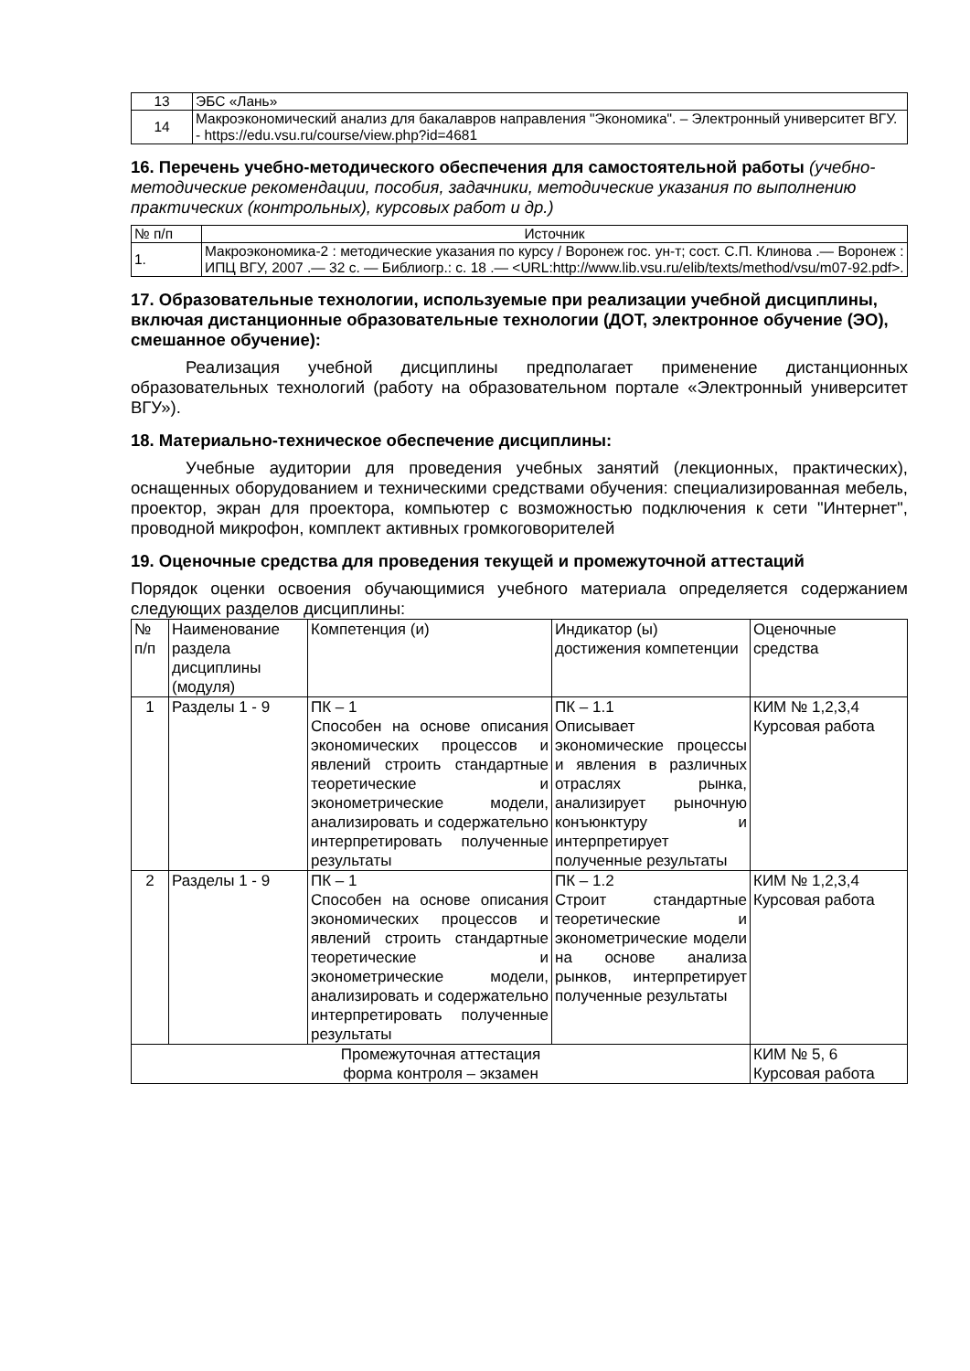| 13 | ЭБС «Лань» |
| 14 | Макроэкономический анализ для бакалавров направления "Экономика". – Электронный университет ВГУ. - https://edu.vsu.ru/course/view.php?id=4681 |
16. Перечень учебно-методического обеспечения для самостоятельной работы (учебно-методические рекомендации, пособия, задачники, методические указания по выполнению практических (контрольных), курсовых работ и др.)
| № п/п | Источник |
| --- | --- |
| 1. | Макроэкономика-2 : методические указания по курсу / Воронеж гос. ун-т; сост. С.П. Клинова .— Воронеж : ИПЦ ВГУ, 2007 .— 32 с. — Библиогр.: с. 18 .— <URL:http://www.lib.vsu.ru/elib/texts/method/vsu/m07-92.pdf>. |
17. Образовательные технологии, используемые при реализации учебной дисциплины, включая дистанционные образовательные технологии (ДОТ, электронное обучение (ЭО), смешанное обучение):
Реализация учебной дисциплины предполагает применение дистанционных образовательных технологий (работу на образовательном портале «Электронный университет ВГУ»).
18. Материально-техническое обеспечение дисциплины:
Учебные аудитории для проведения учебных занятий (лекционных, практических), оснащенных оборудованием и техническими средствами обучения: специализированная мебель, проектор, экран для проектора, компьютер с возможностью подключения к сети "Интернет", проводной микрофон, комплект активных громкоговорителей
19. Оценочные средства для проведения текущей и промежуточной аттестаций
Порядок оценки освоения обучающимися учебного материала определяется содержанием следующих разделов дисциплины:
| № п/п | Наименование раздела дисциплины (модуля) | Компетенция (и) | Индикатор (ы) достижения компетенции | Оценочные средства |
| --- | --- | --- | --- | --- |
| 1 | Разделы 1 - 9 | ПК – 1 Способен на основе описания экономических процессов и явлений строить стандартные теоретические и эконометрические модели, анализировать и содержательно интерпретировать полученные результаты | ПК – 1.1 Описывает экономические процессы и явления в различных отраслях рынка, анализирует рыночную конъюнктуру и интерпретирует полученные результаты | КИМ № 1,2,3,4 Курсовая работа |
| 2 | Разделы 1 - 9 | ПК – 1 Способен на основе описания экономических процессов и явлений строить стандартные теоретические и эконометрические модели, анализировать и содержательно интерпретировать полученные результаты | ПК – 1.2 Строит стандартные теоретические и эконометрические модели на основе анализа рынков, интерпретирует полученные результаты | КИМ № 1,2,3,4 Курсовая работа |
| Промежуточная аттестация форма контроля – экзамен | | | | КИМ № 5, 6 Курсовая работа |